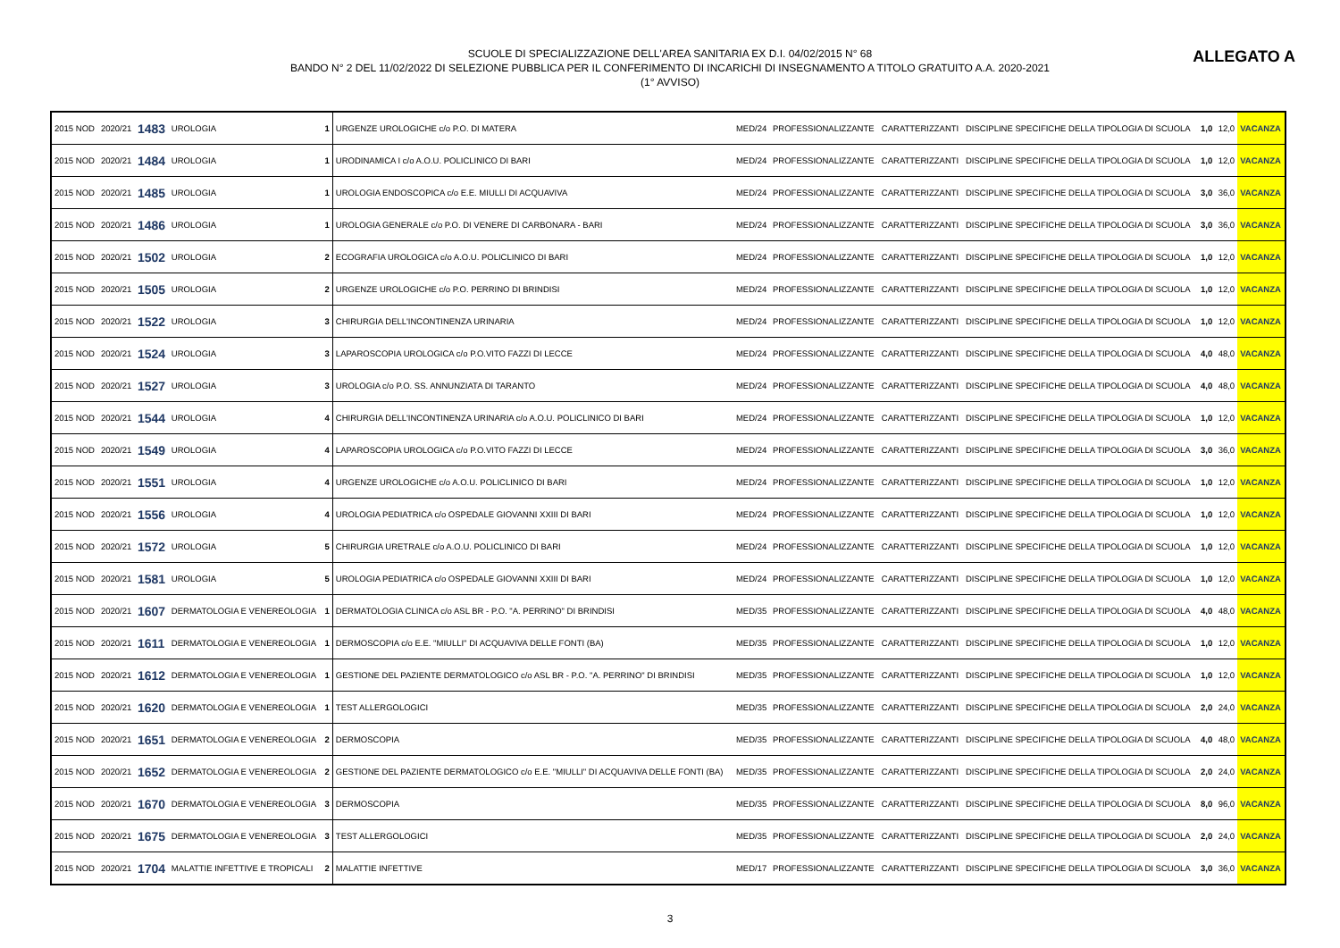SCUOLE DI SPECIALIZZAZIONE DELL'AREA SANITARIA EX D.I. 04/02/2015 N° 68
BANDO N° 2 DEL 11/02/2022 DI SELEZIONE PUBBLICA PER IL CONFERIMENTO DI INCARICHI DI INSEGNAMENTO A TITOLO GRATUITO A.A. 2020-2021
(1° AVVISO)
ALLEGATO A
| 2015 NOD | 2020/21 | 1483 | UROLOGIA | 1 | URGENZE UROLOGICHE c/o P.O. DI MATERA | MED/24 | PROFESSIONALIZZANTE | CARATTERIZZANTI | DISCIPLINE SPECIFICHE DELLA TIPOLOGIA DI SCUOLA | 1,0 | 12,0 | VACANZA |
| 2015 NOD | 2020/21 | 1484 | UROLOGIA | 1 | URODINAMICA I c/o A.O.U. POLICLINICO DI BARI | MED/24 | PROFESSIONALIZZANTE | CARATTERIZZANTI | DISCIPLINE SPECIFICHE DELLA TIPOLOGIA DI SCUOLA | 1,0 | 12,0 | VACANZA |
| 2015 NOD | 2020/21 | 1485 | UROLOGIA | 1 | UROLOGIA ENDOSCOPICA c/o E.E. MIULLI DI ACQUAVIVA | MED/24 | PROFESSIONALIZZANTE | CARATTERIZZANTI | DISCIPLINE SPECIFICHE DELLA TIPOLOGIA DI SCUOLA | 3,0 | 36,0 | VACANZA |
| 2015 NOD | 2020/21 | 1486 | UROLOGIA | 1 | UROLOGIA GENERALE c/o P.O. DI VENERE DI CARBONARA - BARI | MED/24 | PROFESSIONALIZZANTE | CARATTERIZZANTI | DISCIPLINE SPECIFICHE DELLA TIPOLOGIA DI SCUOLA | 3,0 | 36,0 | VACANZA |
| 2015 NOD | 2020/21 | 1502 | UROLOGIA | 2 | ECOGRAFIA UROLOGICA c/o A.O.U. POLICLINICO DI BARI | MED/24 | PROFESSIONALIZZANTE | CARATTERIZZANTI | DISCIPLINE SPECIFICHE DELLA TIPOLOGIA DI SCUOLA | 1,0 | 12,0 | VACANZA |
| 2015 NOD | 2020/21 | 1505 | UROLOGIA | 2 | URGENZE UROLOGICHE c/o P.O. PERRINO DI BRINDISI | MED/24 | PROFESSIONALIZZANTE | CARATTERIZZANTI | DISCIPLINE SPECIFICHE DELLA TIPOLOGIA DI SCUOLA | 1,0 | 12,0 | VACANZA |
| 2015 NOD | 2020/21 | 1522 | UROLOGIA | 3 | CHIRURGIA DELL'INCONTINENZA URINARIA | MED/24 | PROFESSIONALIZZANTE | CARATTERIZZANTI | DISCIPLINE SPECIFICHE DELLA TIPOLOGIA DI SCUOLA | 1,0 | 12,0 | VACANZA |
| 2015 NOD | 2020/21 | 1524 | UROLOGIA | 3 | LAPAROSCOPIA UROLOGICA c/o P.O.VITO FAZZI DI LECCE | MED/24 | PROFESSIONALIZZANTE | CARATTERIZZANTI | DISCIPLINE SPECIFICHE DELLA TIPOLOGIA DI SCUOLA | 4,0 | 48,0 | VACANZA |
| 2015 NOD | 2020/21 | 1527 | UROLOGIA | 3 | UROLOGIA c/o P.O. SS. ANNUNZIATA DI TARANTO | MED/24 | PROFESSIONALIZZANTE | CARATTERIZZANTI | DISCIPLINE SPECIFICHE DELLA TIPOLOGIA DI SCUOLA | 4,0 | 48,0 | VACANZA |
| 2015 NOD | 2020/21 | 1544 | UROLOGIA | 4 | CHIRURGIA DELL'INCONTINENZA URINARIA c/o A.O.U. POLICLINICO DI BARI | MED/24 | PROFESSIONALIZZANTE | CARATTERIZZANTI | DISCIPLINE SPECIFICHE DELLA TIPOLOGIA DI SCUOLA | 1,0 | 12,0 | VACANZA |
| 2015 NOD | 2020/21 | 1549 | UROLOGIA | 4 | LAPAROSCOPIA UROLOGICA c/o P.O.VITO FAZZI DI LECCE | MED/24 | PROFESSIONALIZZANTE | CARATTERIZZANTI | DISCIPLINE SPECIFICHE DELLA TIPOLOGIA DI SCUOLA | 3,0 | 36,0 | VACANZA |
| 2015 NOD | 2020/21 | 1551 | UROLOGIA | 4 | URGENZE UROLOGICHE c/o A.O.U. POLICLINICO DI BARI | MED/24 | PROFESSIONALIZZANTE | CARATTERIZZANTI | DISCIPLINE SPECIFICHE DELLA TIPOLOGIA DI SCUOLA | 1,0 | 12,0 | VACANZA |
| 2015 NOD | 2020/21 | 1556 | UROLOGIA | 4 | UROLOGIA PEDIATRICA c/o OSPEDALE GIOVANNI XXIII DI BARI | MED/24 | PROFESSIONALIZZANTE | CARATTERIZZANTI | DISCIPLINE SPECIFICHE DELLA TIPOLOGIA DI SCUOLA | 1,0 | 12,0 | VACANZA |
| 2015 NOD | 2020/21 | 1572 | UROLOGIA | 5 | CHIRURGIA URETRALE c/o A.O.U. POLICLINICO DI BARI | MED/24 | PROFESSIONALIZZANTE | CARATTERIZZANTI | DISCIPLINE SPECIFICHE DELLA TIPOLOGIA DI SCUOLA | 1,0 | 12,0 | VACANZA |
| 2015 NOD | 2020/21 | 1581 | UROLOGIA | 5 | UROLOGIA PEDIATRICA c/o OSPEDALE GIOVANNI XXIII DI BARI | MED/24 | PROFESSIONALIZZANTE | CARATTERIZZANTI | DISCIPLINE SPECIFICHE DELLA TIPOLOGIA DI SCUOLA | 1,0 | 12,0 | VACANZA |
| 2015 NOD | 2020/21 | 1607 | DERMATOLOGIA E VENEREOLOGIA | 1 | DERMATOLOGIA CLINICA c/o ASL BR - P.O. "A. PERRINO" DI BRINDISI | MED/35 | PROFESSIONALIZZANTE | CARATTERIZZANTI | DISCIPLINE SPECIFICHE DELLA TIPOLOGIA DI SCUOLA | 4,0 | 48,0 | VACANZA |
| 2015 NOD | 2020/21 | 1611 | DERMATOLOGIA E VENEREOLOGIA | 1 | DERMOSCOPIA c/o E.E. "MIULLI" DI ACQUAVIVA DELLE FONTI (BA) | MED/35 | PROFESSIONALIZZANTE | CARATTERIZZANTI | DISCIPLINE SPECIFICHE DELLA TIPOLOGIA DI SCUOLA | 1,0 | 12,0 | VACANZA |
| 2015 NOD | 2020/21 | 1612 | DERMATOLOGIA E VENEREOLOGIA | 1 | GESTIONE DEL PAZIENTE DERMATOLOGICO c/o ASL BR - P.O. "A. PERRINO" DI BRINDISI | MED/35 | PROFESSIONALIZZANTE | CARATTERIZZANTI | DISCIPLINE SPECIFICHE DELLA TIPOLOGIA DI SCUOLA | 1,0 | 12,0 | VACANZA |
| 2015 NOD | 2020/21 | 1620 | DERMATOLOGIA E VENEREOLOGIA | 1 | TEST ALLERGOLOGICI | MED/35 | PROFESSIONALIZZANTE | CARATTERIZZANTI | DISCIPLINE SPECIFICHE DELLA TIPOLOGIA DI SCUOLA | 2,0 | 24,0 | VACANZA |
| 2015 NOD | 2020/21 | 1651 | DERMATOLOGIA E VENEREOLOGIA | 2 | DERMOSCOPIA | MED/35 | PROFESSIONALIZZANTE | CARATTERIZZANTI | DISCIPLINE SPECIFICHE DELLA TIPOLOGIA DI SCUOLA | 4,0 | 48,0 | VACANZA |
| 2015 NOD | 2020/21 | 1652 | DERMATOLOGIA E VENEREOLOGIA | 2 | GESTIONE DEL PAZIENTE DERMATOLOGICO c/o E.E. "MIULLI" DI ACQUAVIVA DELLE FONTI (BA) | MED/35 | PROFESSIONALIZZANTE | CARATTERIZZANTI | DISCIPLINE SPECIFICHE DELLA TIPOLOGIA DI SCUOLA | 2,0 | 24,0 | VACANZA |
| 2015 NOD | 2020/21 | 1670 | DERMATOLOGIA E VENEREOLOGIA | 3 | DERMOSCOPIA | MED/35 | PROFESSIONALIZZANTE | CARATTERIZZANTI | DISCIPLINE SPECIFICHE DELLA TIPOLOGIA DI SCUOLA | 8,0 | 96,0 | VACANZA |
| 2015 NOD | 2020/21 | 1675 | DERMATOLOGIA E VENEREOLOGIA | 3 | TEST ALLERGOLOGICI | MED/35 | PROFESSIONALIZZANTE | CARATTERIZZANTI | DISCIPLINE SPECIFICHE DELLA TIPOLOGIA DI SCUOLA | 2,0 | 24,0 | VACANZA |
| 2015 NOD | 2020/21 | 1704 | MALATTIE INFETTIVE E TROPICALI | 2 | MALATTIE INFETTIVE | MED/17 | PROFESSIONALIZZANTE | CARATTERIZZANTI | DISCIPLINE SPECIFICHE DELLA TIPOLOGIA DI SCUOLA | 3,0 | 36,0 | VACANZA |
3